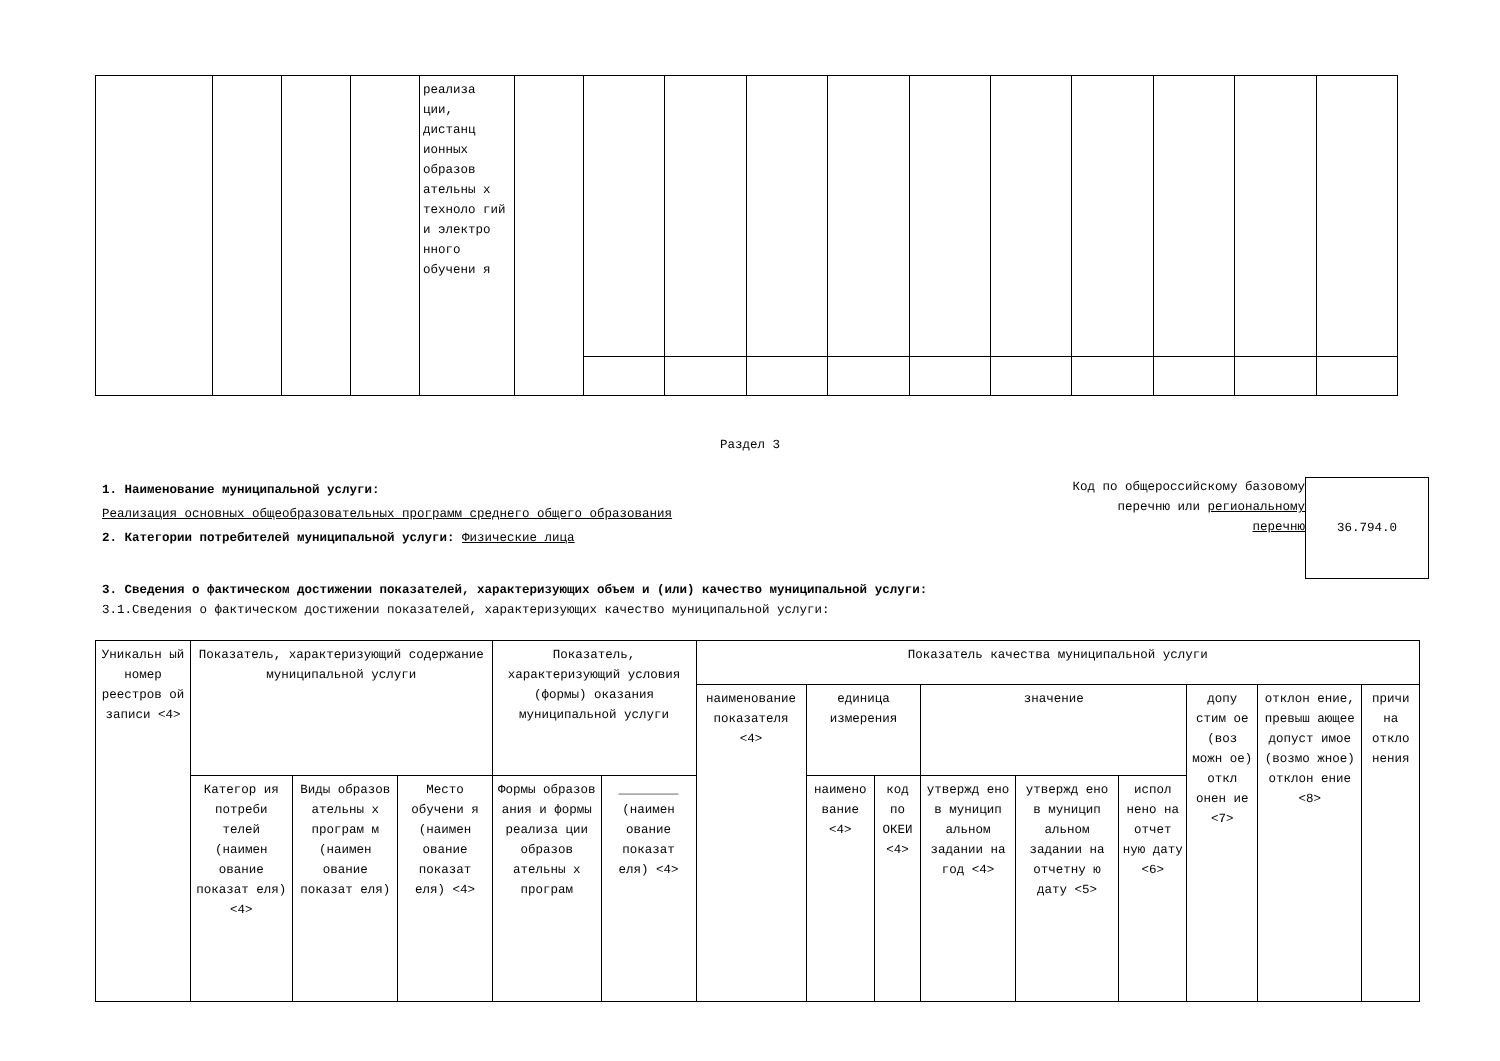| | | | | реализа ции, дистанц ионных образов ательны х техноло гий и электро нного обучени я | | | | | | | | | | | |
Раздел 3
1. Наименование муниципальной услуги:
Реализация основных общеобразовательных программ среднего общего образования
2. Категории потребителей муниципальной услуги: Физические лица
Код по общероссийскому базовому перечню или региональному перечню
36.794.0
3. Сведения о фактическом достижении показателей, характеризующих объем и (или) качество муниципальной услуги:
3.1.Сведения о фактическом достижении показателей, характеризующих качество муниципальной услуги:
| Уникальн ый номер реестров ой записи <4> | Показатель, характеризующий содержание муниципальной услуги | | | Показатель, характеризующий условия (формы) оказания муниципальной услуги | | Показатель качества муниципальной услуги | | | | | | | | |
| --- | --- | --- | --- | --- | --- | --- | --- | --- | --- | --- | --- | --- | --- | --- |
| | | | | | | наименование показателя <4> | единица измерения | | значение | | | допу стим ое (воз можн ое) откл онен ие <7> | отклон ение, превыш ающее допуст имое (возмо жное) отклон ение <8> | причи на откло нения |
| | Категор ия потреби телей (наимен ование показат еля) <4> | Виды образов ательны х програм м (наимен ование показат еля) | Место обучени я (наимен ование показат еля) <4> | Формы образов ания и формы реализа ции образов ательны х програм | ________ (наимен ование показат еля) <4> | | наимено вание <4> | код по ОКЕИ <4> | утвержд ено в муницип альном задании на год <4> | утвержд ено в муницип альном задании на отчетну ю дату <5> | испол нено на отчет ную дату <6> | | | |